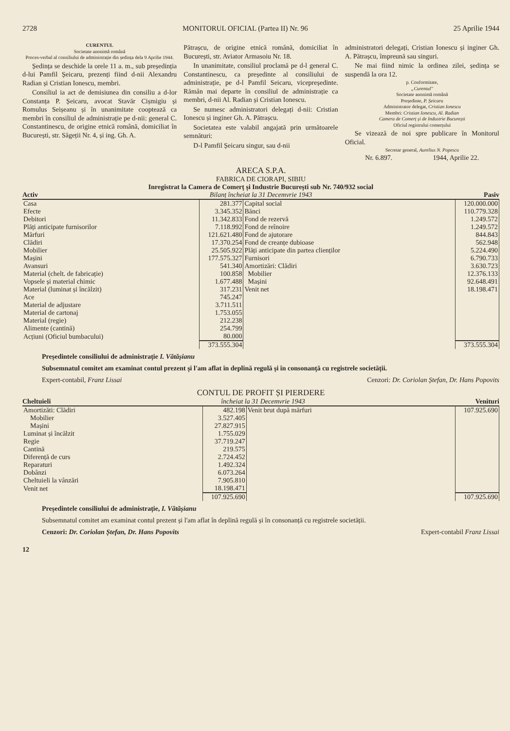2728 MONITORUL OFICIAL (Partea II) Nr. 96 25 Aprilie 1944
CURENTUL
Societate anonimă română
Proces-verbal al consiliului de administrație din ședința dela 9 Aprilie 1944.
Ședința se deschide la orele 11 a. m., sub președinția d-lui Pamfil Șeicaru, prezenți fiind d-nii Alexandru Radian și Cristian Ionescu, membri.
Consiliul ia act de demisiunea din consiliu a d-lor Constanța P. Șeicaru, avocat Stavăr Cișmigiu și Romulus Seișeanu și în unanimitate cooptează ca membri în consiliul de administrație pe d-nii: general C. Constantinescu, de origine etnică română, domiciliat în București, str. Săgeții Nr. 4, și ing. Gh. A.
Pătrașcu, de origine etnică română, domiciliat în București, str. Aviator Armasoiu Nr. 18.
In unanimitate, consiliul proclamă pe d-l general C. Constantinescu, ca președinte al consiliului de administrație, pe d-l Pamfil Seicaru, vicepreședinte. Rămân mai departe în consiliul de administrație ca membri, d-nii Al. Radian și Cristian Ionescu.
Se numesc administratori delegați d-nii: Cristian Ionescu și inginer Gh. A. Pătrașcu.
Societatea este valabil angajată prin următoarele semnături:
D-l Pamfil Șeicaru singur, sau d-nii
administratori delegați, Cristian Ionescu și inginer Gh. A. Pătrașcu, împreună sau singuri.
Ne mai fiind nimic la ordinea zilei, ședința se suspendă la ora 12.
p. Conformitate,
„Curentul"
Societate anonimă română
Președinte, P. Șeicaru
Administrator delegat, Cristian Ionescu
Membri: Cristian Ionescu, Al. Radian
Camera de Comerț și de Industrie București
Oficiul registrului comerțului
Se vizează de noi spre publicare în Monitorul Oficial.
Secretar general, Aurelius N. Popescu
Nr. 6.897. 1944, Aprilie 22.
ARECA S.P.A.
FABRICA DE CIORAPI, SIBIU
Inregistrat la Camera de Comerț și Industrie București sub Nr. 740/932 social
Activ Bilanț încheiat la 31 Decemvrie 1943 Pasiv
| Casa | 281.377 | Capital social | 120.000.000 |
| Efecte | 3.345.352 | Bănci | 110.779.328 |
| Debitori | 11.342.833 | Fond de rezervă | 1.249.572 |
| Plăți anticipate furnisorilor | 7.118.992 | Fond de reînoire | 1.249.572 |
| Mărfuri | 121.621.480 | Fond de ajutorare | 844.843 |
| Clădiri | 17.370.254 | Fond de creanțe dubioase | 562.948 |
| Mobilier | 25.505.922 | Plăți anticipate din partea clienților | 5.224.490 |
| Mașini | 177.575.327 | Furnisori | 6.790.733 |
| Avansuri | 541.340 | Amortizări: Clădiri | 3.630.723 |
| Material (chelt. de fabricație) | 100.858 | Mobilier | 12.376.133 |
| Vopsele și material chimic | 1.677.488 | Mașini | 92.648.491 |
| Material (luminat și încălzit) | 317.231 | Venit net | 18.198.471 |
| Ace | 745.247 | | |
| Material de adjustare | 3.711.511 | | |
| Material de cartonaj | 1.753.055 | | |
| Material (regie) | 212.238 | | |
| Alimente (cantină) | 254.799 | | |
| Acțiuni (Oficiul bumbacului) | 80.000 | | |
| | 373.555.304 | | 373.555.304 |
Președintele consiliului de administrație I. Vătășianu
Subsemnatul comitet am examinat contul prezent și l'am aflat în deplină regulă și în consonanță cu registrele societății.
Expert-contabil, Franz Lissai Cenzori: Dr. Coriolan Ștefan, Dr. Hans Popovits
CONTUL DE PROFIT ȘI PIERDERE
Cheltuieli încheiat la 31 Decemvrie 1943 Venituri
| Amortizăti: Clădiri | 482.198 | Venit brut după mărfuri | 107.925.690 |
| Mobilier | 3.527.405 | | |
| Mașini | 27.827.915 | | |
| Luminat și încălzit | 1.755.029 | | |
| Regie | 37.719.247 | | |
| Cantină | 219.575 | | |
| Diferență de curs | 2.724.452 | | |
| Reparaturi | 1.492.324 | | |
| Dobânzi | 6.073.264 | | |
| Cheltuieli la vânzări | 7.905.810 | | |
| Venit net | 18.198.471 | | |
| | 107.925.690 | | 107.925.690 |
Președintele consiliului de administrație, I. Vătășianu
Subsemnatul comitet am examinat contul prezent și l'am aflat în deplină regulă și în consonanță cu registrele societății.
Cenzori: Dr. Coriolan Ștefan, Dr. Hans Popovits Expert-contabil Franz Lissai
12